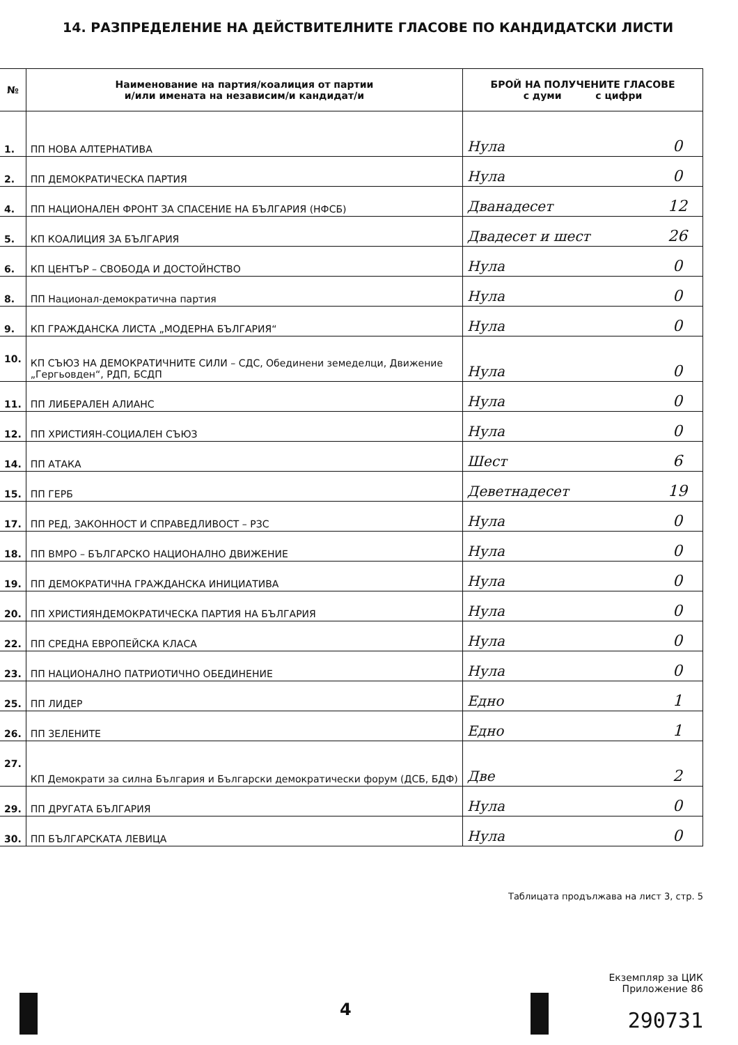14. РАЗПРЕДЕЛЕНИЕ НА ДЕЙСТВИТЕЛНИТЕ ГЛАСОВЕ ПО КАНДИДАТСКИ ЛИСТИ
| № | Наименование на партия/коалиция от партии и/или имената на независим/и кандидат/и | БРОЙ НА ПОЛУЧЕНИТЕ ГЛАСОВЕ с думи с цифри | |
| --- | --- | --- | --- |
| 1. | ПП НОВА АЛТЕРНАТИВА | Нула | 0 |
| 2. | ПП ДЕМОКРАТИЧЕСКА ПАРТИЯ | Нула | 0 |
| 4. | ПП НАЦИОНАЛЕН ФРОНТ ЗА СПАСЕНИЕ НА БЪЛГАРИЯ (НФСБ) | Дванадесет | 12 |
| 5. | КП КОАЛИЦИЯ ЗА БЪЛГАРИЯ | Двадесет и шест | 26 |
| 6. | КП ЦЕНТЪР – СВОБОДА И ДОСТОЙНСТВО | Нула | 0 |
| 8. | ПП Национал-демократична партия | Нула | 0 |
| 9. | КП ГРАЖДАНСКА ЛИСТА „МОДЕРНА БЪЛГАРИЯ“ | Нула | 0 |
| 10. | КП СЪЮЗ НА ДЕМОКРАТИЧНИТЕ СИЛИ – СДС, Обединени земеделци, Движение „Гергьовден“, РДП, БСДП | Нула | 0 |
| 11. | ПП ЛИБЕРАЛЕН АЛИАНС | Нула | 0 |
| 12. | ПП ХРИСТИЯН-СОЦИАЛЕН СЪЮЗ | Нула | 0 |
| 14. | ПП АТАКА | Шест | 6 |
| 15. | ПП ГЕРБ | Деветнадесет | 19 |
| 17. | ПП РЕД, ЗАКОННОСТ И СПРАВЕДЛИВОСТ – РЗС | Нула | 0 |
| 18. | ПП ВМРО – БЪЛГАРСКО НАЦИОНАЛНО ДВИЖЕНИЕ | Нула | 0 |
| 19. | ПП ДЕМОКРАТИЧНА ГРАЖДАНСКА ИНИЦИАТИВА | Нула | 0 |
| 20. | ПП ХРИСТИЯНДЕМОКРАТИЧЕСКА ПАРТИЯ НА БЪЛГАРИЯ | Нула | 0 |
| 22. | ПП СРЕДНА ЕВРОПЕЙСКА КЛАСА | Нула | 0 |
| 23. | ПП НАЦИОНАЛНО ПАТРИОТИЧНО ОБЕДИНЕНИЕ | Нула | 0 |
| 25. | ПП ЛИДЕР | Едно | 1 |
| 26. | ПП ЗЕЛЕНИТЕ | Едно | 1 |
| 27. | КП Демократи за силна България и Български демократически форум (ДСБ, БДФ) | Две | 2 |
| 29. | ПП ДРУГАТА БЪЛГАРИЯ | Нула | 0 |
| 30. | ПП БЪЛГАРСКАТА ЛЕВИЦА | Нула | 0 |
Таблицата продължава на лист 3, стр. 5
Екземпляр за ЦИК
Приложение 86
290731
4